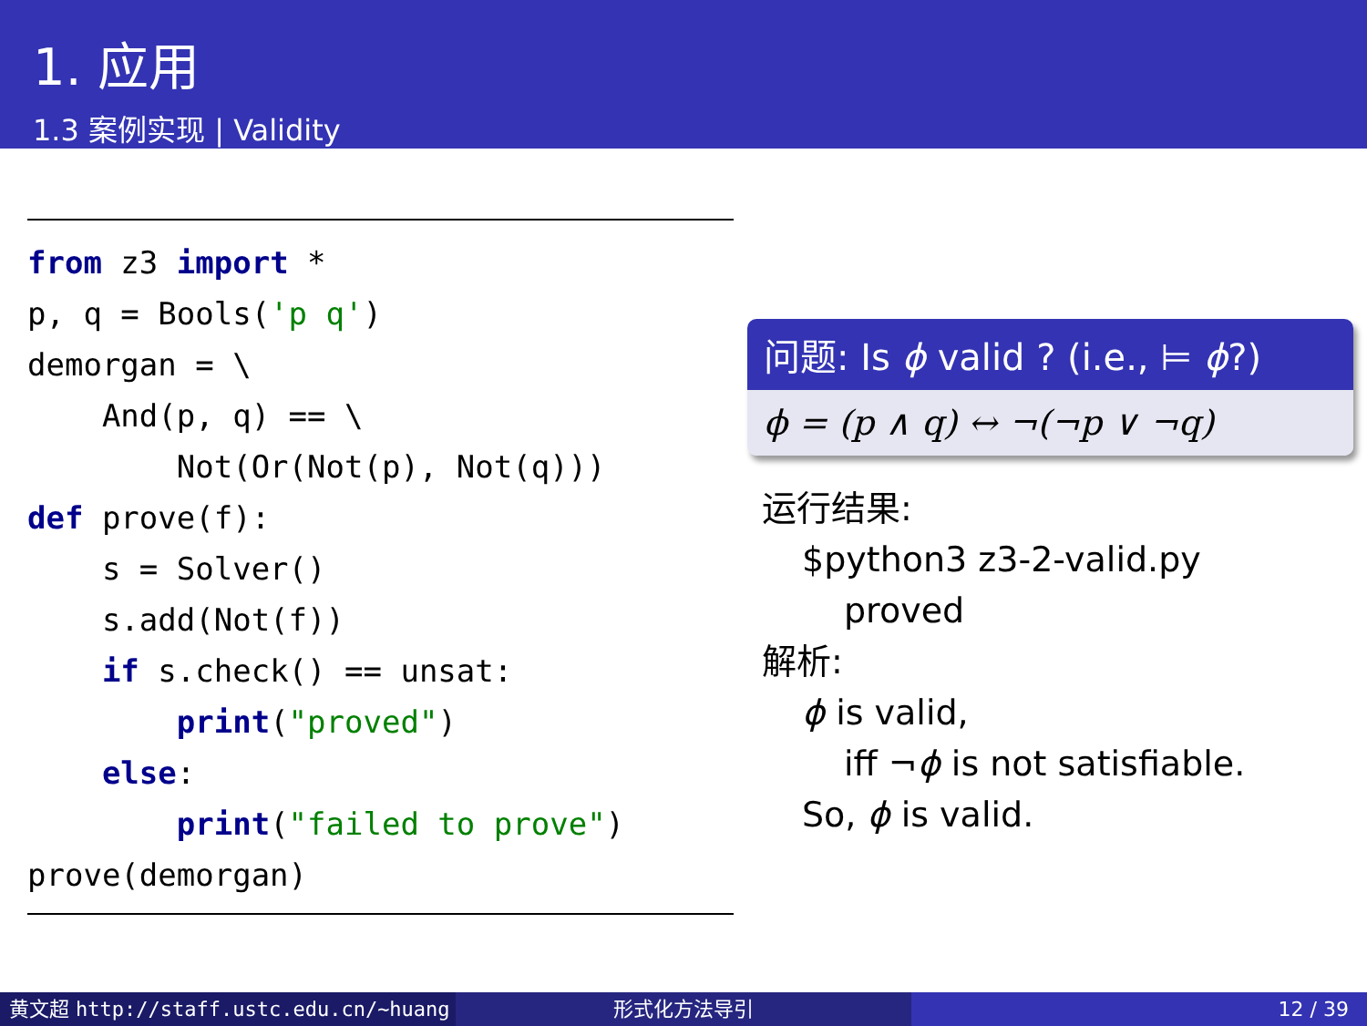1. 应用
1.3 案例实现 | Validity
from z3 import * p, q = Bools('p q') demorgan = \ And(p, q) == \ Not(Or(Not(p), Not(q))) def prove(f): s = Solver() s.add(Not(f)) if s.check() == unsat: print("proved") else: print("failed to prove") prove(demorgan)
问题: Is ϕ valid ? (i.e., ⊨ ϕ?)
ϕ = (p ∧ q) ↔ ¬(¬p ∨ ¬q)
运行结果:
$python3 z3-2-valid.py
proved
解析:
ϕ is valid,
iff ¬ϕ is not satisfiable.
So, ϕ is valid.
黄文超 http://staff.ustc.edu.cn/~huang 形式化方法导引 12 / 39